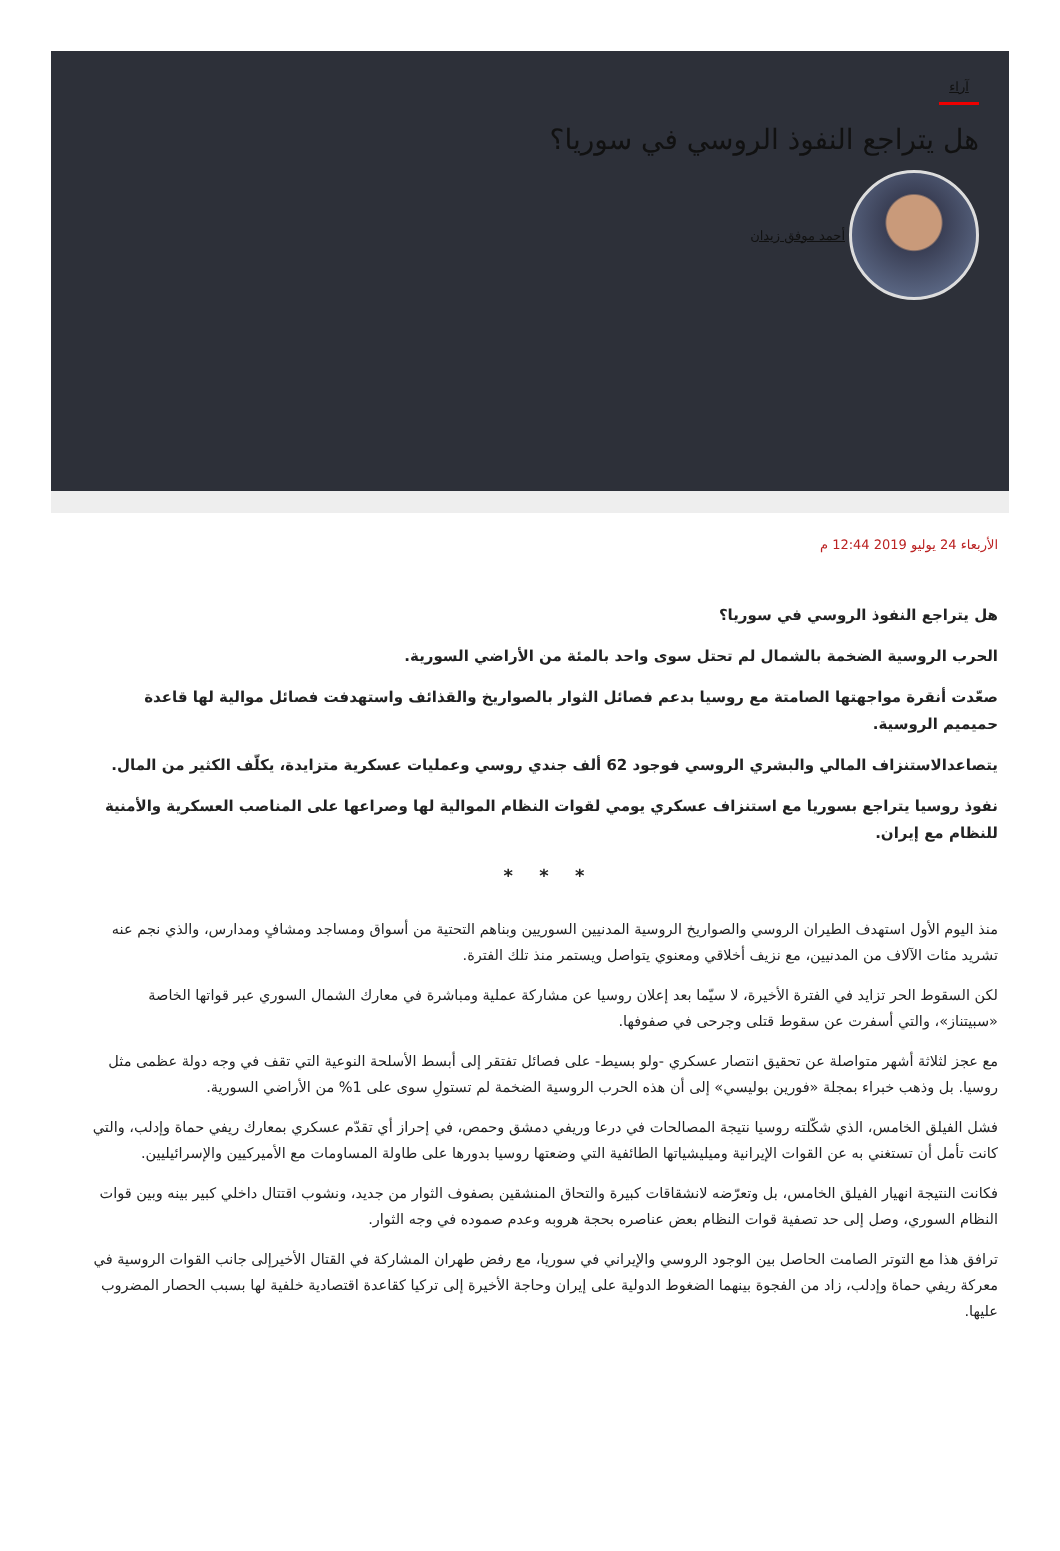آراء
هل يتراجع النفوذ الروسي في سوريا؟
أحمد موفق زيدان
الأربعاء 24 يوليو 2019 12:44 م
هل يتراجع النفوذ الروسي في سوريا؟
الحرب الروسية الضخمة بالشمال لم تحتل سوى واحد بالمئة من الأراضي السورية.
صعّدت أنقرة مواجهتها الصامتة مع روسيا بدعم فصائل الثوار بالصواريخ والقذائف واستهدفت فصائل موالية لها قاعدة حميميم الروسية.
يتصاعدالاستنزاف المالي والبشري الروسي فوجود 62 ألف جندي روسي وعمليات عسكرية متزايدة، يكلّف الكثير من المال.
نفوذ روسيا يتراجع بسوريا مع استنزاف عسكري يومي لقوات النظام الموالية لها وصراعها على المناصب العسكرية والأمنية للنظام مع إيران.
* * *
منذ اليوم الأول استهدف الطيران الروسي والصواريخ الروسية المدنيين السوريين وبناهم التحتية من أسواق ومساجد ومشافٍ ومدارس، والذي نجم عنه تشريد مئات الآلاف من المدنيين، مع نزيف أخلاقي ومعنوي يتواصل ويستمر منذ تلك الفترة.
لكن السقوط الحر تزايد في الفترة الأخيرة، لا سيّما بعد إعلان روسيا عن مشاركة عملية ومباشرة في معارك الشمال السوري عبر قواتها الخاصة «سبيتناز»، والتي أسفرت عن سقوط قتلى وجرحى في صفوفها.
مع عجز لثلاثة أشهر متواصلة عن تحقيق انتصار عسكري -ولو بسيط- على فصائل تفتقر إلى أبسط الأسلحة النوعية التي تقف في وجه دولة عظمى مثل روسيا. بل وذهب خبراء بمجلة «فورين بوليسي» إلى أن هذه الحرب الروسية الضخمة لم تستولِ سوى على 1% من الأراضي السورية.
فشل الفيلق الخامس، الذي شكّلته روسيا نتيجة المصالحات في درعا وريفي دمشق وحمص، في إحراز أي تقدّم عسكري بمعارك ريفي حماة وإدلب، والتي كانت تأمل أن تستغني به عن القوات الإيرانية وميليشياتها الطائفية التي وضعتها روسيا بدورها على طاولة المساومات مع الأميركيين والإسرائيليين.
فكانت النتيجة انهيار الفيلق الخامس، بل وتعرّضه لانشقاقات كبيرة والتحاق المنشقين بصفوف الثوار من جديد، ونشوب اقتتال داخلي كبير بينه وبين قوات النظام السوري، وصل إلى حد تصفية قوات النظام بعض عناصره بحجة هروبه وعدم صموده في وجه الثوار.
ترافق هذا مع التوتر الصامت الحاصل بين الوجود الروسي والإيراني في سوريا، مع رفض طهران المشاركة في القتال الأخيرإلى جانب القوات الروسية في معركة ريفي حماة وإدلب، زاد من الفجوة بينهما الضغوط الدولية على إيران وحاجة الأخيرة إلى تركيا كقاعدة اقتصادية خلفية لها بسبب الحصار المضروب عليها.